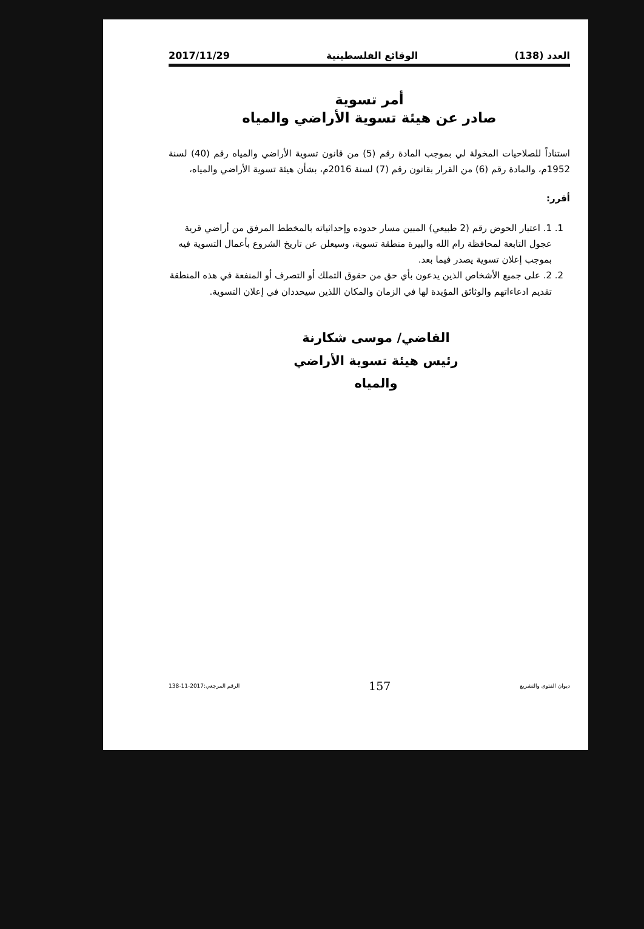العدد (138) الوقائع الفلسطينية 2017/11/29
أمر تسوية
صادر عن هيئة تسوية الأراضي والمياه
استناداً للصلاحيات المخولة لي بموجب المادة رقم (5) من قانون تسوية الأراضي والمياه رقم (40) لسنة 1952م، والمادة رقم (6) من القرار بقانون رقم (7) لسنة 2016م، بشأن هيئة تسوية الأراضي والمياه،
أقرر:
1. 1. اعتبار الحوض رقم (2 طبيعي) المبين مسار حدوده وإحداثياته بالمخطط المرفق من أراضي قرية عجول التابعة لمحافظة رام الله والبيرة منطقة تسوية، وسيعلن عن تاريخ الشروع بأعمال التسوية فيه بموجب إعلان تسوية يصدر فيما بعد.
2. 2. على جميع الأشخاص الذين يدعون بأي حق من حقوق التملك أو التصرف أو المنفعة في هذه المنطقة تقديم ادعاءاتهم والوثائق المؤيدة لها في الزمان والمكان اللذين سيحددان في إعلان التسوية.
القاضي/ موسى شكارنة
رئيس هيئة تسوية الأراضي والمياه
ديوان الفتوى والتشريع 157 الرقم المرجعي:2017-11-138